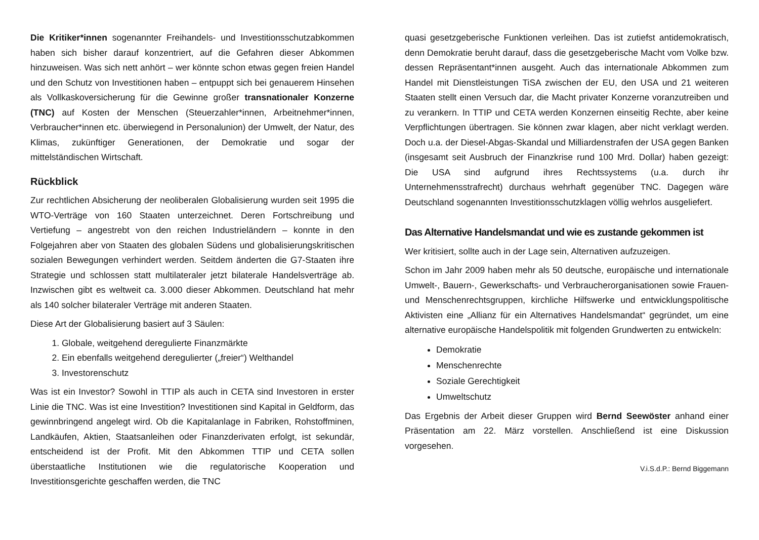Die Kritiker*innen sogenannter Freihandels- und Investitionsschutzabkommen haben sich bisher darauf konzentriert, auf die Gefahren dieser Abkommen hinzuweisen. Was sich nett anhört – wer könnte schon etwas gegen freien Handel und den Schutz von Investitionen haben – entpuppt sich bei genauerem Hinsehen als Vollkaskoversicherung für die Gewinne großer transnationaler Konzerne (TNC) auf Kosten der Menschen (Steuerzahler*innen, Arbeitnehmer*innen, Verbraucher*innen etc. überwiegend in Personalunion) der Umwelt, der Natur, des Klimas, zukünftiger Generationen, der Demokratie und sogar der mittelständischen Wirtschaft.
Rückblick
Zur rechtlichen Absicherung der neoliberalen Globalisierung wurden seit 1995 die WTO-Verträge von 160 Staaten unterzeichnet. Deren Fortschreibung und Vertiefung – angestrebt von den reichen Industrieländern – konnte in den Folgejahren aber von Staaten des globalen Südens und globalisierungskritischen sozialen Bewegungen verhindert werden. Seitdem änderten die G7-Staaten ihre Strategie und schlossen statt multilateraler jetzt bilaterale Handelsverträge ab. Inzwischen gibt es weltweit ca. 3.000 dieser Abkommen. Deutschland hat mehr als 140 solcher bilateraler Verträge mit anderen Staaten.
Diese Art der Globalisierung basiert auf 3 Säulen:
1. Globale, weitgehend deregulierte Finanzmärkte
2. Ein ebenfalls weitgehend deregulierter („freier“) Welthandel
3. Investorenschutz
Was ist ein Investor? Sowohl in TTIP als auch in CETA sind Investoren in erster Linie die TNC. Was ist eine Investition? Investitionen sind Kapital in Geldform, das gewinnbringend angelegt wird. Ob die Kapitalanlage in Fabriken, Rohstoffminen, Landkäufen, Aktien, Staatsanleihen oder Finanzderivaten erfolgt, ist sekundär, entscheidend ist der Profit. Mit den Abkommen TTIP und CETA sollen überstaatliche Institutionen wie die regulatorische Kooperation und Investitionsgerichte geschaffen werden, die TNC
quasi gesetzgeberische Funktionen verleihen. Das ist zutiefst antidemokratisch, denn Demokratie beruht darauf, dass die gesetzgeberische Macht vom Volke bzw. dessen Repräsentant*innen ausgeht. Auch das internationale Abkommen zum Handel mit Dienstleistungen TiSA zwischen der EU, den USA und 21 weiteren Staaten stellt einen Versuch dar, die Macht privater Konzerne voranzutreiben und zu verankern. In TTIP und CETA werden Konzernen einseitig Rechte, aber keine Verpflichtungen übertragen. Sie können zwar klagen, aber nicht verklagt werden. Doch u.a. der Diesel-Abgas-Skandal und Milliardenstrafen der USA gegen Banken (insgesamt seit Ausbruch der Finanzkrise rund 100 Mrd. Dollar) haben gezeigt: Die USA sind aufgrund ihres Rechtssystems (u.a. durch ihr Unternehmensstrafrecht) durchaus wehrhaft gegenüber TNC. Dagegen wäre Deutschland sogenannten Investitionsschutzklagen völlig wehrlos ausgeliefert.
Das Alternative Handelsmandat und wie es zustande gekommen ist
Wer kritisiert, sollte auch in der Lage sein, Alternativen aufzuzeigen.
Schon im Jahr 2009 haben mehr als 50 deutsche, europäische und internationale Umwelt-, Bauern-, Gewerkschafts- und Verbraucherorganisationen sowie Frauen- und Menschenrechtsgruppen, kirchliche Hilfswerke und entwicklungspolitische Aktivisten eine „Allianz für ein Alternatives Handelsmandat“ gegründet, um eine alternative europäische Handelspolitik mit folgenden Grundwerten zu entwickeln:
Demokratie
Menschenrechte
Soziale Gerechtigkeit
Umweltschutz
Das Ergebnis der Arbeit dieser Gruppen wird Bernd Seewöster anhand einer Präsentation am 22. März vorstellen. Anschließend ist eine Diskussion vorgesehen.
V.i.S.d.P.: Bernd Biggemann